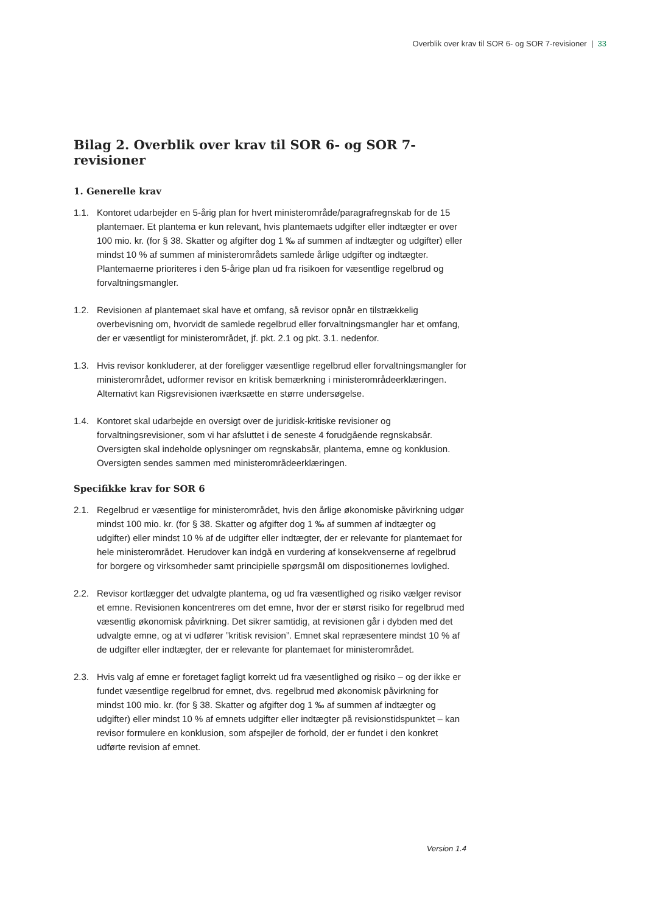Overblik over krav til SOR 6- og SOR 7-revisioner | 33
Bilag 2. Overblik over krav til SOR 6- og SOR 7-revisioner
1. Generelle krav
1.1. Kontoret udarbejder en 5-årig plan for hvert ministerområde/paragrafregnskab for de 15 plantemaer. Et plantema er kun relevant, hvis plantemaets udgifter eller indtægter er over 100 mio. kr. (for § 38. Skatter og afgifter dog 1 ‰ af summen af indtægter og udgifter) eller mindst 10 % af summen af ministerområdets samlede årlige udgifter og indtægter. Plantemaerne prioriteres i den 5-årige plan ud fra risikoen for væsentlige regelbrud og forvaltningsmangler.
1.2. Revisionen af plantemaet skal have et omfang, så revisor opnår en tilstrækkelig overbevisning om, hvorvidt de samlede regelbrud eller forvaltningsmangler har et omfang, der er væsentligt for ministerområdet, jf. pkt. 2.1 og pkt. 3.1. nedenfor.
1.3. Hvis revisor konkluderer, at der foreligger væsentlige regelbrud eller forvaltningsmangler for ministerområdet, udformer revisor en kritisk bemærkning i ministerområdeerklæringen. Alternativt kan Rigsrevisionen iværksætte en større undersøgelse.
1.4. Kontoret skal udarbejde en oversigt over de juridisk-kritiske revisioner og forvaltningsrevisioner, som vi har afsluttet i de seneste 4 forudgående regnskabsår. Oversigten skal indeholde oplysninger om regnskabsår, plantema, emne og konklusion. Oversigten sendes sammen med ministerområdeerklæringen.
Specifikke krav for SOR 6
2.1. Regelbrud er væsentlige for ministerområdet, hvis den årlige økonomiske påvirkning udgør mindst 100 mio. kr. (for § 38. Skatter og afgifter dog 1 ‰ af summen af indtægter og udgifter) eller mindst 10 % af de udgifter eller indtægter, der er relevante for plantemaet for hele ministerområdet. Herudover kan indgå en vurdering af konsekvenserne af regelbrud for borgere og virksomheder samt principielle spørgsmål om dispositionernes lovlighed.
2.2. Revisor kortlægger det udvalgte plantema, og ud fra væsentlighed og risiko vælger revisor et emne. Revisionen koncentreres om det emne, hvor der er størst risiko for regelbrud med væsentlig økonomisk påvirkning. Det sikrer samtidig, at revisionen går i dybden med det udvalgte emne, og at vi udfører ”kritisk revision”. Emnet skal repræsentere mindst 10 % af de udgifter eller indtægter, der er relevante for plantemaet for ministerområdet.
2.3. Hvis valg af emne er foretaget fagligt korrekt ud fra væsentlighed og risiko – og der ikke er fundet væsentlige regelbrud for emnet, dvs. regelbrud med økonomisk påvirkning for mindst 100 mio. kr. (for § 38. Skatter og afgifter dog 1 ‰ af summen af indtægter og udgifter) eller mindst 10 % af emnets udgifter eller indtægter på revisionstidspunktet – kan revisor formulere en konklusion, som afspejler de forhold, der er fundet i den konkret udførte revision af emnet.
Version 1.4